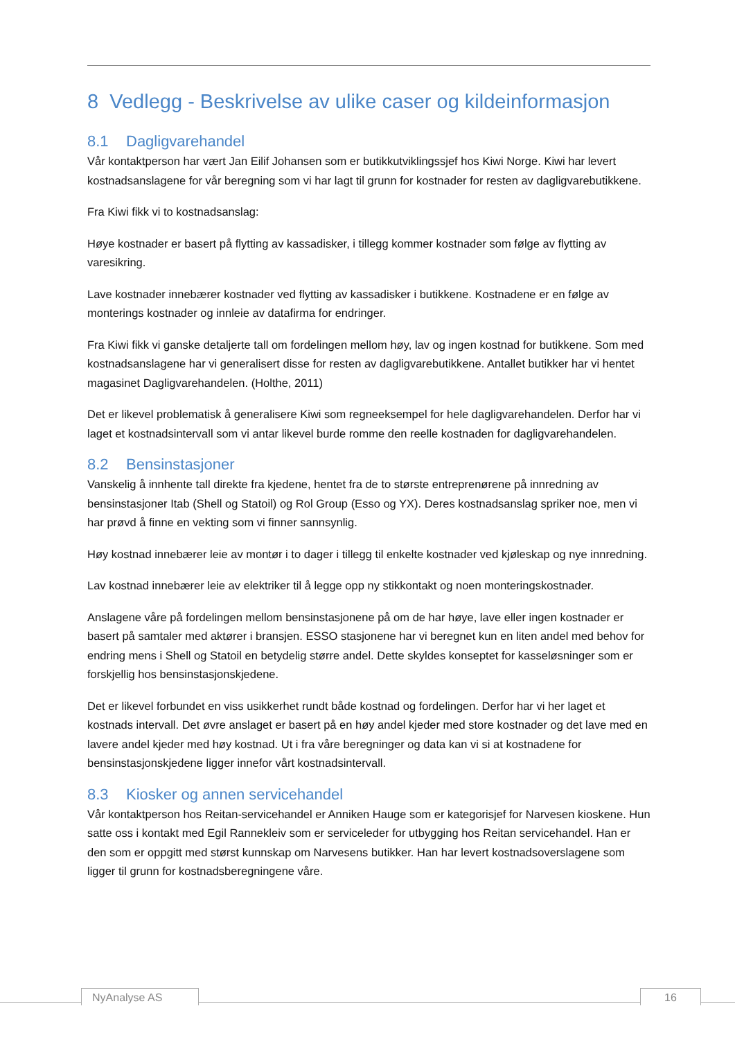8 Vedlegg - Beskrivelse av ulike caser og kildeinformasjon
8.1 Dagligvarehandel
Vår kontaktperson har vært Jan Eilif Johansen som er butikkutviklingssjef hos Kiwi Norge. Kiwi har levert kostnadsanslagene for vår beregning som vi har lagt til grunn for kostnader for resten av dagligvarebutikkene.
Fra Kiwi fikk vi to kostnadsanslag:
Høye kostnader er basert på flytting av kassadisker, i tillegg kommer kostnader som følge av flytting av varesikring.
Lave kostnader innebærer kostnader ved flytting av kassadisker i butikkene. Kostnadene er en følge av monterings kostnader og innleie av datafirma for endringer.
Fra Kiwi fikk vi ganske detaljerte tall om fordelingen mellom høy, lav og ingen kostnad for butikkene. Som med kostnadsanslagene har vi generalisert disse for resten av dagligvarebutikkene. Antallet butikker har vi hentet magasinet Dagligvarehandelen. (Holthe, 2011)
Det er likevel problematisk å generalisere Kiwi som regneeksempel for hele dagligvarehandelen. Derfor har vi laget et kostnadsintervall som vi antar likevel burde romme den reelle kostnaden for dagligvarehandelen.
8.2 Bensinstasjoner
Vanskelig å innhente tall direkte fra kjedene, hentet fra de to største entreprenørene på innredning av bensinstasjoner Itab (Shell og Statoil) og Rol Group (Esso og YX). Deres kostnadsanslag spriker noe, men vi har prøvd å finne en vekting som vi finner sannsynlig.
Høy kostnad innebærer leie av montør i to dager i tillegg til enkelte kostnader ved kjøleskap og nye innredning.
Lav kostnad innebærer leie av elektriker til å legge opp ny stikkontakt og noen monteringskostnader.
Anslagene våre på fordelingen mellom bensinstasjonene på om de har høye, lave eller ingen kostnader er basert på samtaler med aktører i bransjen. ESSO stasjonene har vi beregnet kun en liten andel med behov for endring mens i Shell og Statoil en betydelig større andel. Dette skyldes konseptet for kasseløsninger som er forskjellig hos bensinstasjonskjedene.
Det er likevel forbundet en viss usikkerhet rundt både kostnad og fordelingen. Derfor har vi her laget et kostnads intervall. Det øvre anslaget er basert på en høy andel kjeder med store kostnader og det lave med en lavere andel kjeder med høy kostnad. Ut i fra våre beregninger og data kan vi si at kostnadene for bensinstasjonskjedene ligger innefor vårt kostnadsintervall.
8.3 Kiosker og annen servicehandel
Vår kontaktperson hos Reitan-servicehandel er Anniken Hauge som er kategorisjef for Narvesen kioskene. Hun satte oss i kontakt med Egil Rannekleiv som er serviceleder for utbygging hos Reitan servicehandel. Han er den som er oppgitt med størst kunnskap om Narvesens butikker. Han har levert kostnadsoverslagene som ligger til grunn for kostnadsberegningene våre.
NyAnalyse AS 16